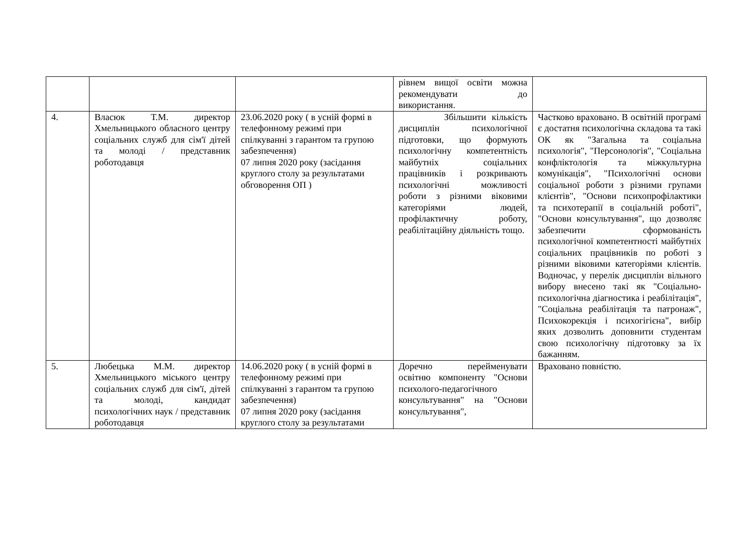| | | | рівнем вищої освіти можна рекомендувати до використання. | |
| 4. | Власюк Т.М. директор Хмельницького обласного центру соціальних служб для сім'ї дітей та молоді / представник роботодавця | 23.06.2020 року ( в усній формі в телефонному режимі при спілкуванні з гарантом та групою забезпечення) 07 липня 2020 року (засідання круглого столу за результатами обговорення ОП ) | Збільшити кількість дисциплін психологічної підготовки, що формують психологічну компетентність майбутніх соціальних працівників і розкривають психологічні можливості роботи з різними віковими категоріями людей, профілактичну роботу, реабілітаційну діяльність тощо. | Частково враховано. В освітній програмі є достатня психологічна складова та такі ОК як "Загальна та соціальна психологія", "Персонологія", "Соціальна конфліктологія та міжкультурна комунікація", "Психологічні основи соціальної роботи з різними групами клієнтів", "Основи психопрофілактики та психотерапії в соціальній роботі", "Основи консультування", що дозволяє забезпечити сформованість психологічної компетентності майбутніх соціальних працівників по роботі з різними віковими категоріями клієнтів. Водночас, у перелік дисциплін вільного вибору внесено такі як "Соціально-психологічна діагностика і реабілітація", "Соціальна реабілітація та патронаж", Психокорекція і психогігієна", вибір яких дозволить доповнити студентам свою психологічну підготовку за їх бажанням. |
| 5. | Любецька М.М. директор Хмельницького міського центру соціальних служб для сім'ї, дітей та молоді, кандидат психологічних наук / представник роботодавця | 14.06.2020 року ( в усній формі в телефонному режимі при спілкуванні з гарантом та групою забезпечення) 07 липня 2020 року (засідання круглого столу за результатами | Доречно перейменувати освітню компоненту "Основи психолого-педагогічного консультування" на "Основи консультування", | Враховано повністю. |